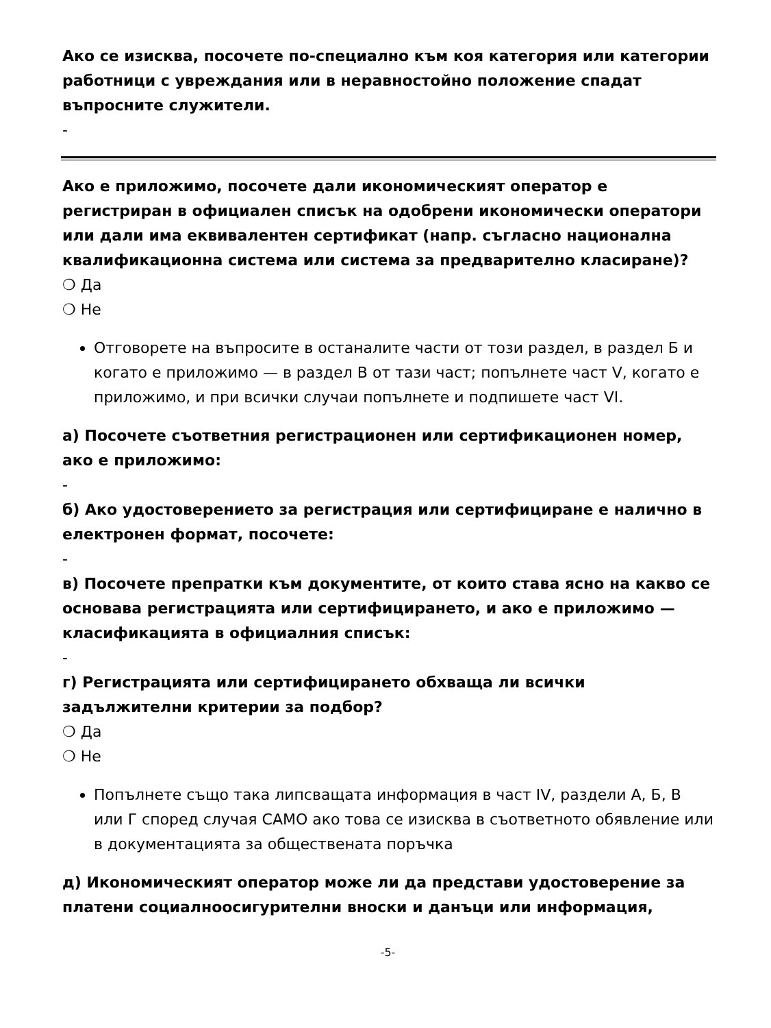Ако се изисква, посочете по-специално към коя категория или категории работници с увреждания или в неравностойно положение спадат въпросните служители.
-
Ако е приложимо, посочете дали икономическият оператор е регистриран в официален списък на одобрени икономически оператори или дали има еквивалентен сертификат (напр. съгласно национална квалификационна система или система за предварително класиране)?
❍ Да
❍ Не
Отговорете на въпросите в останалите части от този раздел, в раздел Б и когато е приложимо — в раздел В от тази част; попълнете част V, когато е приложимо, и при всички случаи попълнете и подпишете част VI.
а) Посочете съответния регистрационен или сертификационен номер, ако е приложимо:
-
б) Ако удостоверението за регистрация или сертифициране е налично в електронен формат, посочете:
-
в) Посочете препратки към документите, от които става ясно на какво се основава регистрацията или сертифицирането, и ако е приложимо — класификацията в официалния списък:
-
г) Регистрацията или сертифицирането обхваща ли всички задължителни критерии за подбор?
❍ Да
❍ Не
Попълнете също така липсващата информация в част IV, раздели А, Б, В или Г според случая САМО ако това се изисква в съответното обявление или в документацията за обществената поръчка
д) Икономическият оператор може ли да представи удостоверение за платени социалноосигурителни вноски и данъци или информация,
-5-